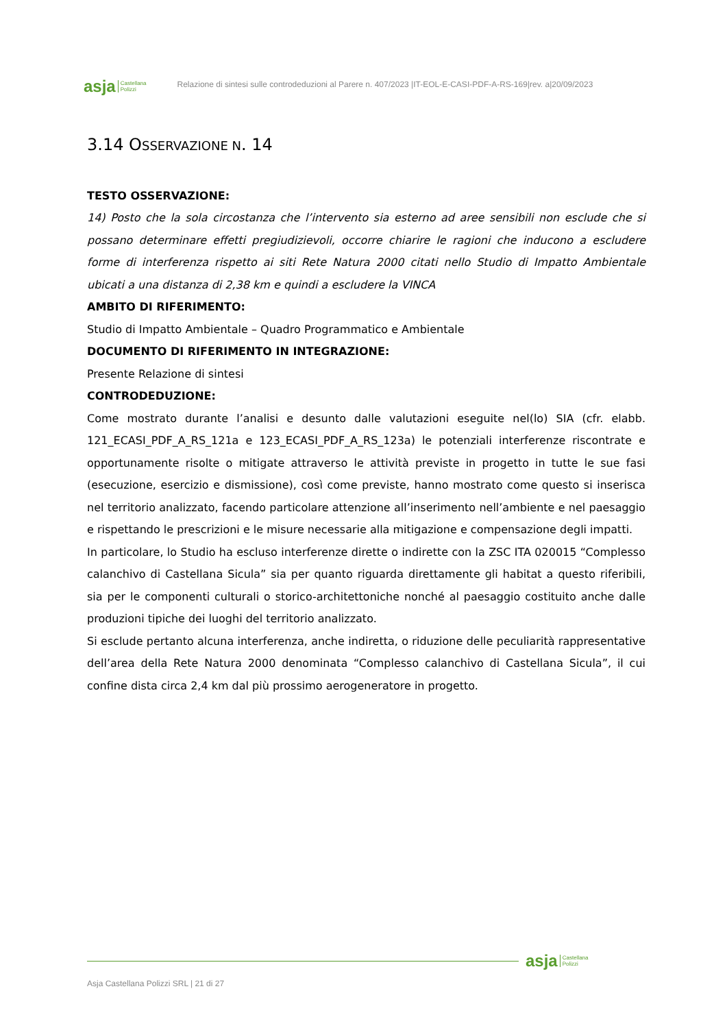asja Castellana
Polizzi
Relazione di sintesi sulle controdeduzioni al Parere n. 407/2023 |IT-EOL-E-CASI-PDF-A-RS-169|rev. a|20/09/2023
3.14 OSSERVAZIONE N. 14
TESTO OSSERVAZIONE:
14) Posto che la sola circostanza che l’intervento sia esterno ad aree sensibili non esclude che si possano determinare effetti pregiudizievoli, occorre chiarire le ragioni che inducono a escludere forme di interferenza rispetto ai siti Rete Natura 2000 citati nello Studio di Impatto Ambientale ubicati a una distanza di 2,38 km e quindi a escludere la VINCA
AMBITO DI RIFERIMENTO:
Studio di Impatto Ambientale – Quadro Programmatico e Ambientale
DOCUMENTO DI RIFERIMENTO IN INTEGRAZIONE:
Presente Relazione di sintesi
CONTRODEDUZIONE:
Come mostrato durante l’analisi e desunto dalle valutazioni eseguite nel(lo) SIA (cfr. elabb. 121_ECASI_PDF_A_RS_121a e 123_ECASI_PDF_A_RS_123a) le potenziali interferenze riscontrate e opportunamente risolte o mitigate attraverso le attività previste in progetto in tutte le sue fasi (esecuzione, esercizio e dismissione), così come previste, hanno mostrato come questo si inserisca nel territorio analizzato, facendo particolare attenzione all’inserimento nell’ambiente e nel paesaggio e rispettando le prescrizioni e le misure necessarie alla mitigazione e compensazione degli impatti.
In particolare, lo Studio ha escluso interferenze dirette o indirette con la ZSC ITA 020015 “Complesso calanchivo di Castellana Sicula” sia per quanto riguarda direttamente gli habitat a questo riferibili, sia per le componenti culturali o storico-architettoniche nonché al paesaggio costituito anche dalle produzioni tipiche dei luoghi del territorio analizzato.
Si esclude pertanto alcuna interferenza, anche indiretta, o riduzione delle peculiarità rappresentative dell’area della Rete Natura 2000 denominata “Complesso calanchivo di Castellana Sicula”, il cui confine dista circa 2,4 km dal più prossimo aerogeneratore in progetto.
asja Castellana
Polizzi
Asja Castellana Polizzi SRL | 21 di 27